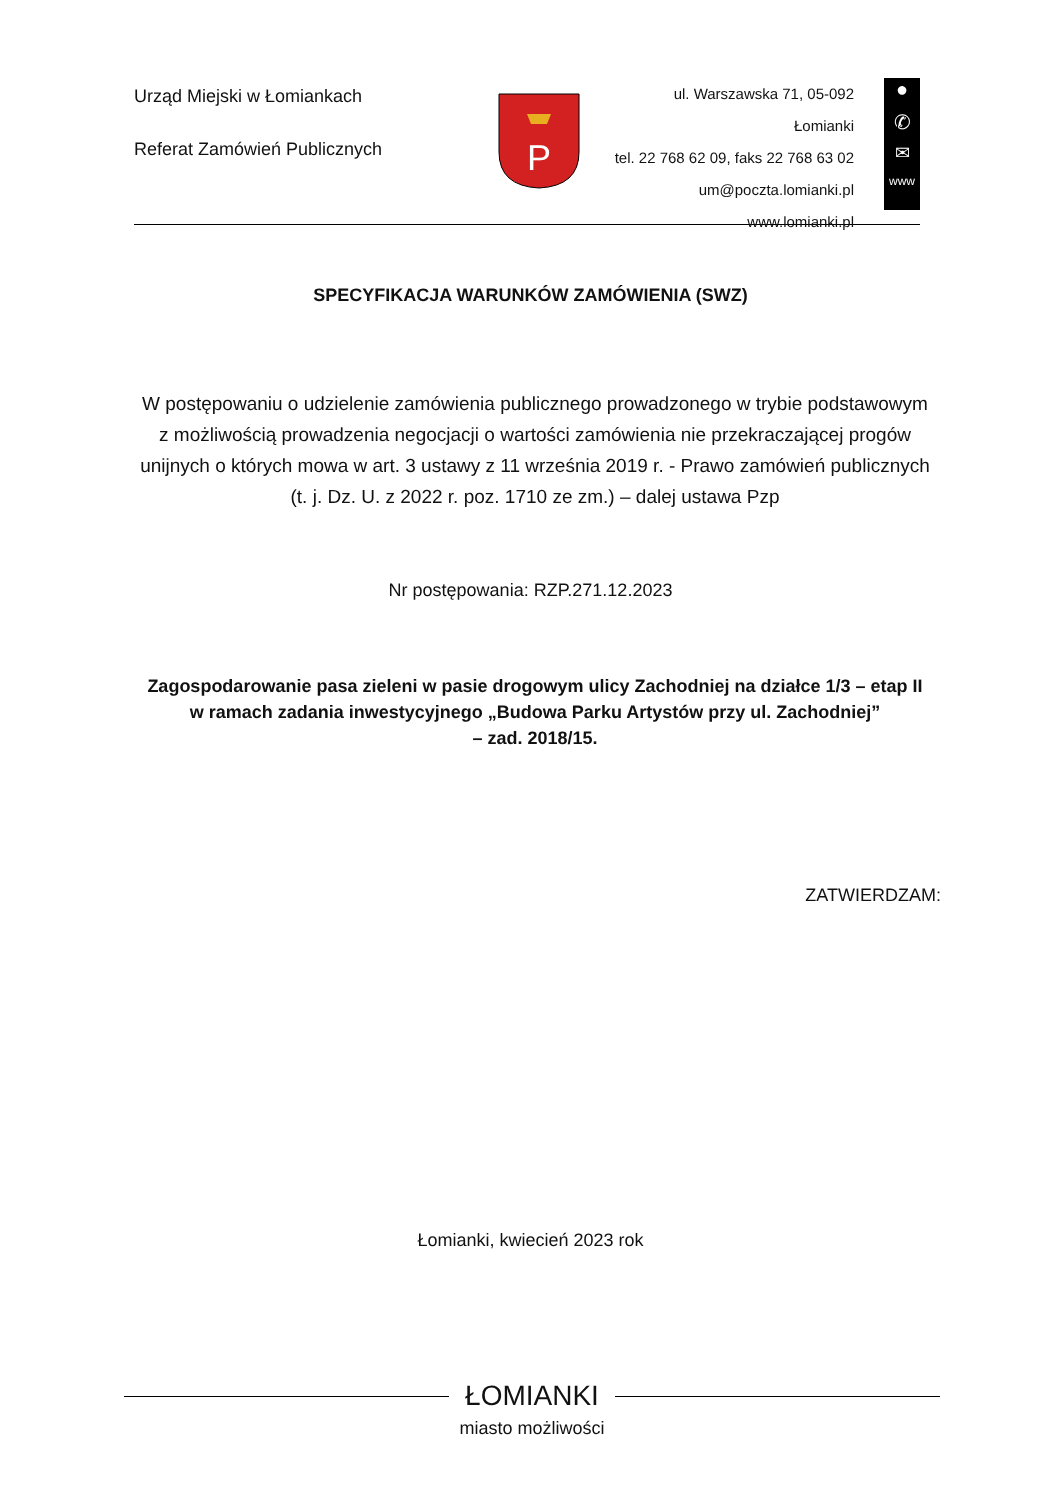Urząd Miejski w Łomiankach
Referat Zamówień Publicznych
P
ul. Warszawska 71, 05-092 Łomianki
tel. 22 768 62 09, faks 22 768 63 02
um@poczta.lomianki.pl
www.lomianki.pl
●
✆
✉
www
SPECYFIKACJA WARUNKÓW ZAMÓWIENIA (SWZ)
W postępowaniu o udzielenie zamówienia publicznego prowadzonego w trybie podstawowym z możliwością prowadzenia negocjacji o wartości zamówienia nie przekraczającej progów unijnych o których mowa w art. 3 ustawy z 11 września 2019 r. - Prawo zamówień publicznych (t. j. Dz. U. z 2022 r. poz. 1710 ze zm.) – dalej ustawa Pzp
Nr postępowania: RZP.271.12.2023
Zagospodarowanie pasa zieleni w pasie drogowym ulicy Zachodniej na działce 1/3 – etap II
w ramach zadania inwestycyjnego „Budowa Parku Artystów przy ul. Zachodniej”
– zad. 2018/15.
ZATWIERDZAM:
Łomianki, kwiecień 2023 rok
ŁOMIANKI
miasto możliwości